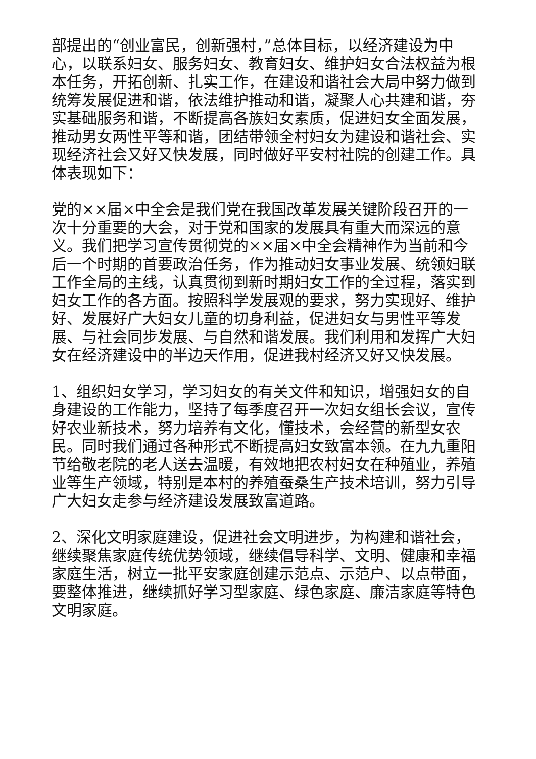部提出的“创业富民，创新强村，”总体目标，以经济建设为中心，以联系妇女、服务妇女、教育妇女、维护妇女合法权益为根本任务，开拓创新、扎实工作，在建设和谐社会大局中努力做到统筹发展促进和谐，依法维护推动和谐，凝聚人心共建和谐，夯实基础服务和谐，不断提高各族妇女素质，促进妇女全面发展，推动男女两性平等和谐，团结带领全村妇女为建设和谐社会、实现经济社会又好又快发展，同时做好平安村社院的创建工作。具体表现如下：
党的××届×中全会是我们党在我国改革发展关键阶段召开的一次十分重要的大会，对于党和国家的发展具有重大而深远的意义。我们把学习宣传贯彻党的××届×中全会精神作为当前和今后一个时期的首要政治任务，作为推动妇女事业发展、统领妇联工作全局的主线，认真贯彻到新时期妇女工作的全过程，落实到妇女工作的各方面。按照科学发展观的要求，努力实现好、维护好、发展好广大妇女儿童的切身利益，促进妇女与男性平等发展、与社会同步发展、与自然和谐发展。我们利用和发挥广大妇女在经济建设中的半边天作用，促进我村经济又好又快发展。
1、组织妇女学习，学习妇女的有关文件和知识，增强妇女的自身建设的工作能力，坚持了每季度召开一次妇女组长会议，宣传好农业新技术，努力培养有文化，懂技术，会经营的新型女农民。同时我们通过各种形式不断提高妇女致富本领。在九九重阳节给敬老院的老人送去温暖，有效地把农村妇女在种殖业，养殖业等生产领域，特别是本村的养殖蚕桑生产技术培训，努力引导广大妇女走参与经济建设发展致富道路。
2、深化文明家庭建设，促进社会文明进步，为构建和谐社会，继续聚焦家庭传统优势领域，继续倡导科学、文明、健康和幸福家庭生活，树立一批平安家庭创建示范点、示范户、以点带面，要整体推进，继续抓好学习型家庭、绿色家庭、廉洁家庭等特色文明家庭。